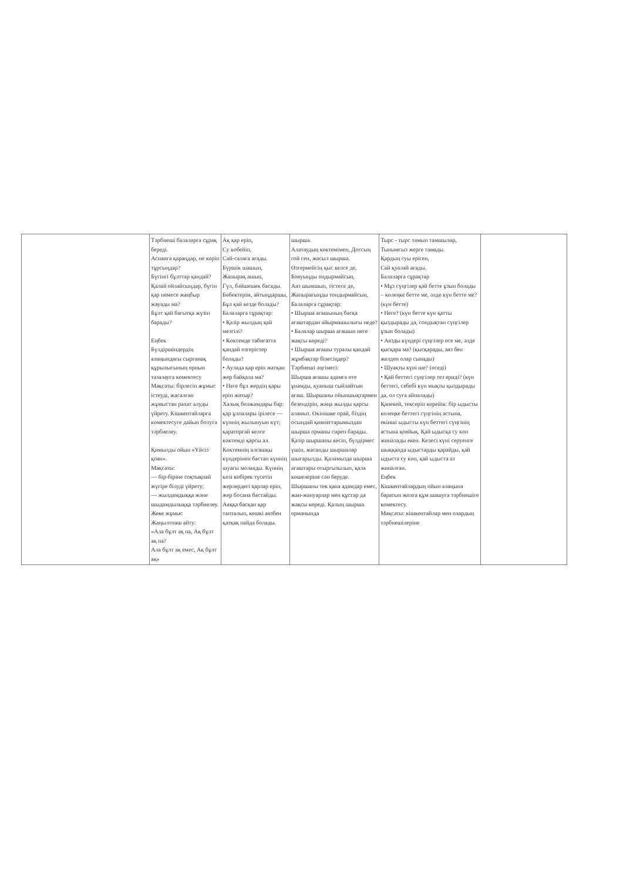| | Тәрбиеші балаларға сұрақ береді. Аспанға қараңдар, не көріп тұрсыңдар? Бүгінгі бұлттар қандай? Қалай ойлайсыңдар, бүгін қар немесе жаңбыр жауады ма? Бұлт қай бағытқа жүзіп барады? Еңбек Бүлдіршіндердің алаңындағы сырғанақ құрылысының орнын тазалауға көмектесу Мақсаты: бірлесіп жұмыс істеуді, жасалған жұмыстан рахат алуды үйрету. Кішкентайларға көмектесуге дайын болуға тәрбиелеу. Қимылды ойын «Үйсіз қоян». Мақсаты: — бір-біріне соқтықпай жүгіре білуді үйрету; — жылдамдыққа және шыдамдылыққа тәрбиелеу. Жеке жұмыс Жаңылтпаш айту: «Ала бұлт ақ па, Ақ бұлт ақ па? Ала бұлт ақ емес, Ақ бұлт ақ» | Ақ қар еріп, Су көбейіп, Сай-салаға ағады. Бүршік шашып, Жапырақ ашып, Гүл, бәйшешек басады. Бөбектерім, айтыңдаршы, Бұл қай кезде болады? Балаларға сұрақтар: • Қазір жылдың қай мезгілі? • Көктемде табиғатта қандай өзгерістер болады? • Аулада қар еріп жатқан жер байқала ма? • Неге бұл жердің қары еріп жатыр? Халық болжамдары бар: қар ұлпалары ірілесе — күннің жылынуын күт; қараторғай келсе көктемді қарсы ал. Көктемнің алғашқы күндерінен бастап күннің шуағы молаяды. Күннің көзі көбірек түсетін жерлердегі қарлар еріп, жер босана бастайды. Аяққа басқан қар тапталып, кешкі аязбен қатқақ пайда болады. | шырша. Алатаудың көктемімен, Доссың гой сен, жасыл шырша. Өзгермейсің қыс келсе де, Бояуыңды оңдырмайсың. Аяз шымшып, тістесе де, Жапырағыңды тондырмайсың. Балаларға сұрақтар: • Шырша ағашының басқа ағаштардан айырмашылығы неде? • Балалар шырша ағашын неге жақсы көреді? • Шырша ағашы туралы қандай жұмбақтар білесіңдер? Тәрбиеші әңгімесі: Шырша ағашы адамға өте ұнамды, қуаныш сыйлайтын ағаш. Шыршаны ойыншықтармен безендіріп, жаңа жылды қарсы аламыз. Өкінішке орай, біздің осындай қиянаттарымыздан шырша орманы сиреп барады. Қазір шыршаны кесіп, бүлдірмес үшін, жасанды шыршалар шығарылды. Қаламызда шырша ағаштары отырғызылып, қала көшелеріне сән беруде. Шыршаны тек қана адамдар емес, жан-жануарлар мен құстар да жақсы көреді. Қалың шырша орманында | Тырс - тырс тамып тамшылар, Тынымсыз жерге тамады. Қардың суы еріген, Сай қуалай ағады. Балаларға сұрақтар • Мұз сүңгілер қай бетте ұзын болады – көлеңке бетте ме, әлде күн бетте ме? (күн бетте) • Неге? (күн бетте күн қатты қыздырады да, сондықтан сүңгілер ұзын болады) • Аязды күндері сүңгілер өсе ме, әлде қысқара ма? (қысқарады, аяз бен желден олар сынады) • Шуақты күні ше? (өседі) • Қай беттегі сүңгілер тез ериді? (күн беттегі, себебі күн мықты қыздырады да, ол суға айналады) Қанекей, тексеріп көрейік: бір ыдысты көлеңке беттегі сүңгінің астына, екінші ыдысты күн беттегі сүңгінің астына қояйық. Қай ыдысқа су көп жиналады екен. Келесі күні серуенге шыққанда ыдыстарды қарайды, қай ыдыста су көп, қай ыдыста аз жиналған. Еңбек Кішкентайлардың ойын алаңына баратын жолға құм шашуға тәрбиешіге көмектесу. Мақсаты: кішкентайлар мен олардың тәрбиешілеріне | |